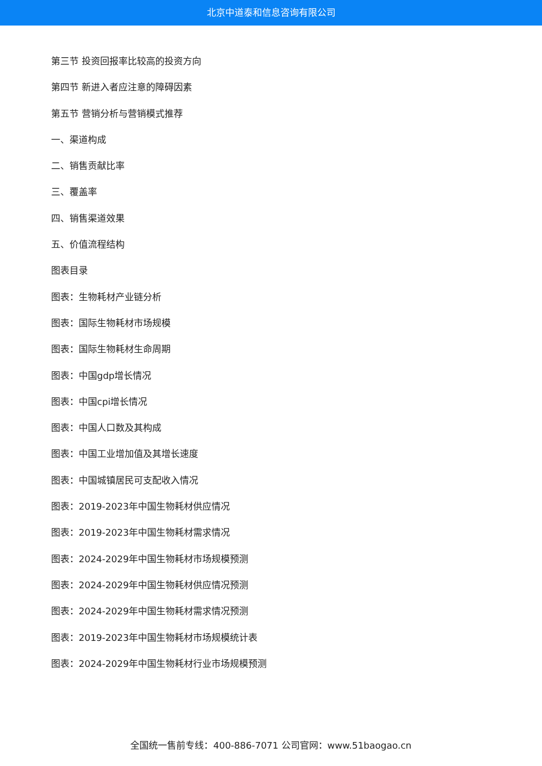北京中道泰和信息咨询有限公司
第三节 投资回报率比较高的投资方向
第四节 新进入者应注意的障碍因素
第五节 营销分析与营销模式推荐
一、渠道构成
二、销售贡献比率
三、覆盖率
四、销售渠道效果
五、价值流程结构
图表目录
图表：生物耗材产业链分析
图表：国际生物耗材市场规模
图表：国际生物耗材生命周期
图表：中国gdp增长情况
图表：中国cpi增长情况
图表：中国人口数及其构成
图表：中国工业增加值及其增长速度
图表：中国城镇居民可支配收入情况
图表：2019-2023年中国生物耗材供应情况
图表：2019-2023年中国生物耗材需求情况
图表：2024-2029年中国生物耗材市场规模预测
图表：2024-2029年中国生物耗材供应情况预测
图表：2024-2029年中国生物耗材需求情况预测
图表：2019-2023年中国生物耗材市场规模统计表
图表：2024-2029年中国生物耗材行业市场规模预测
全国统一售前专线：400-886-7071 公司官网：www.51baogao.cn